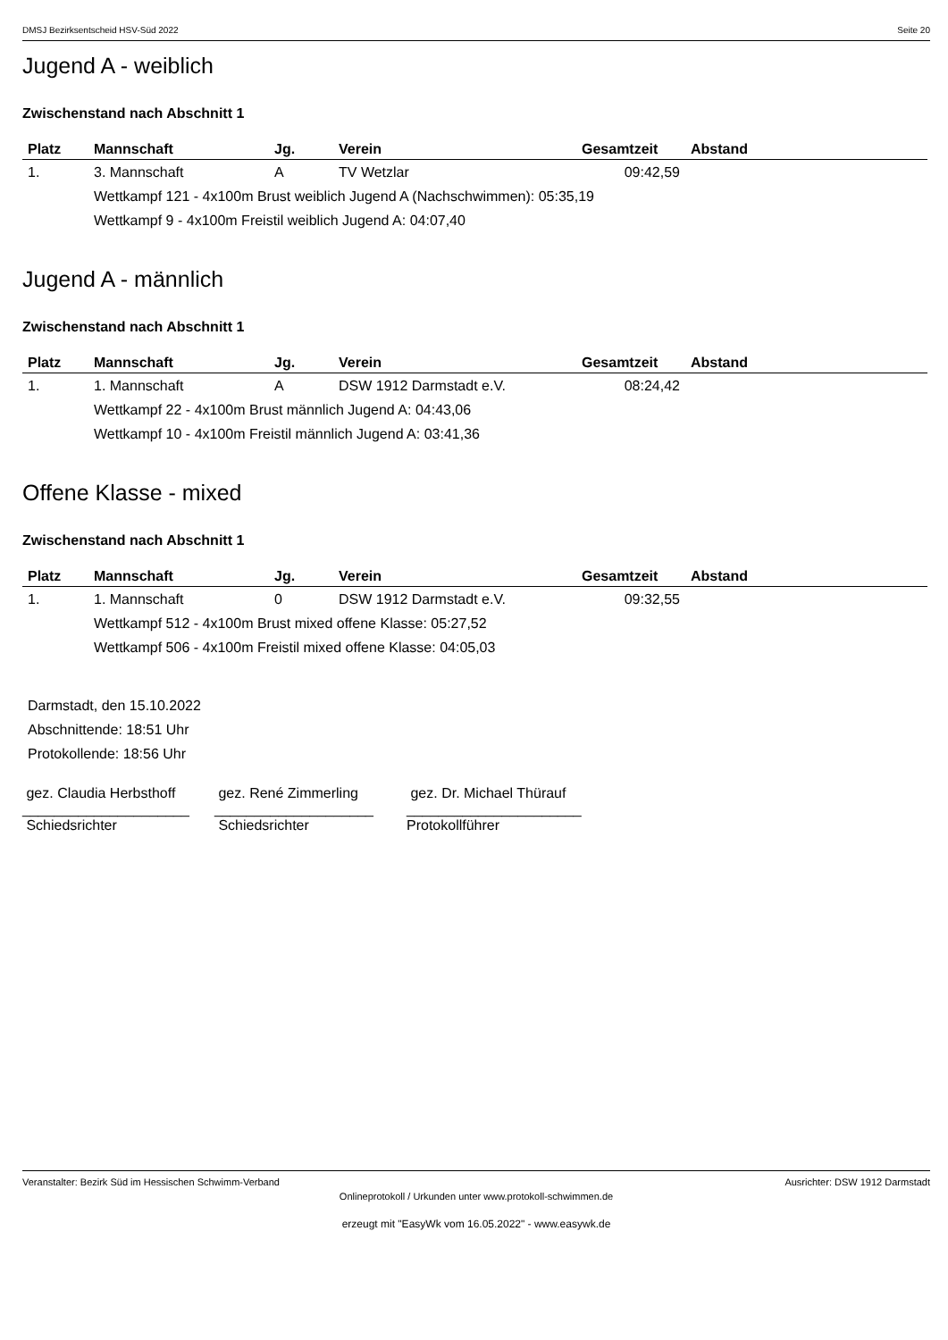DMSJ Bezirksentscheid HSV-Süd 2022 Seite 20
Jugend A - weiblich
Zwischenstand nach Abschnitt 1
| Platz | Mannschaft | Jg. | Verein | Gesamtzeit | Abstand |
| --- | --- | --- | --- | --- | --- |
| 1. | 3. Mannschaft | A | TV Wetzlar | 09:42,59 | |
| | Wettkampf 121 - 4x100m Brust weiblich Jugend A (Nachschwimmen): 05:35,19 | | | | |
| | Wettkampf 9 - 4x100m Freistil weiblich Jugend A: 04:07,40 | | | | |
Jugend A - männlich
Zwischenstand nach Abschnitt 1
| Platz | Mannschaft | Jg. | Verein | Gesamtzeit | Abstand |
| --- | --- | --- | --- | --- | --- |
| 1. | 1. Mannschaft | A | DSW 1912 Darmstadt e.V. | 08:24,42 | |
| | Wettkampf 22 - 4x100m Brust männlich Jugend A: 04:43,06 | | | | |
| | Wettkampf 10 - 4x100m Freistil männlich Jugend A: 03:41,36 | | | | |
Offene Klasse - mixed
Zwischenstand nach Abschnitt 1
| Platz | Mannschaft | Jg. | Verein | Gesamtzeit | Abstand |
| --- | --- | --- | --- | --- | --- |
| 1. | 1. Mannschaft | 0 | DSW 1912 Darmstadt e.V. | 09:32,55 | |
| | Wettkampf 512 - 4x100m Brust mixed offene Klasse: 05:27,52 | | | | |
| | Wettkampf 506 - 4x100m Freistil mixed offene Klasse: 04:05,03 | | | | |
Darmstadt, den 15.10.2022
Abschnittende: 18:51 Uhr
Protokollende: 18:56 Uhr
gez. Claudia Herbsthoff
_____________________
Schiedsrichter
gez. René Zimmerling
____________________
Schiedsrichter
gez. Dr. Michael Thürauf
______________________
Protokollführer
Veranstalter: Bezirk Süd im Hessischen Schwimm-Verband Ausrichter: DSW 1912 Darmstadt
Onlineprotokoll / Urkunden unter www.protokoll-schwimmen.de
erzeugt mit "EasyWk vom 16.05.2022" - www.easywk.de